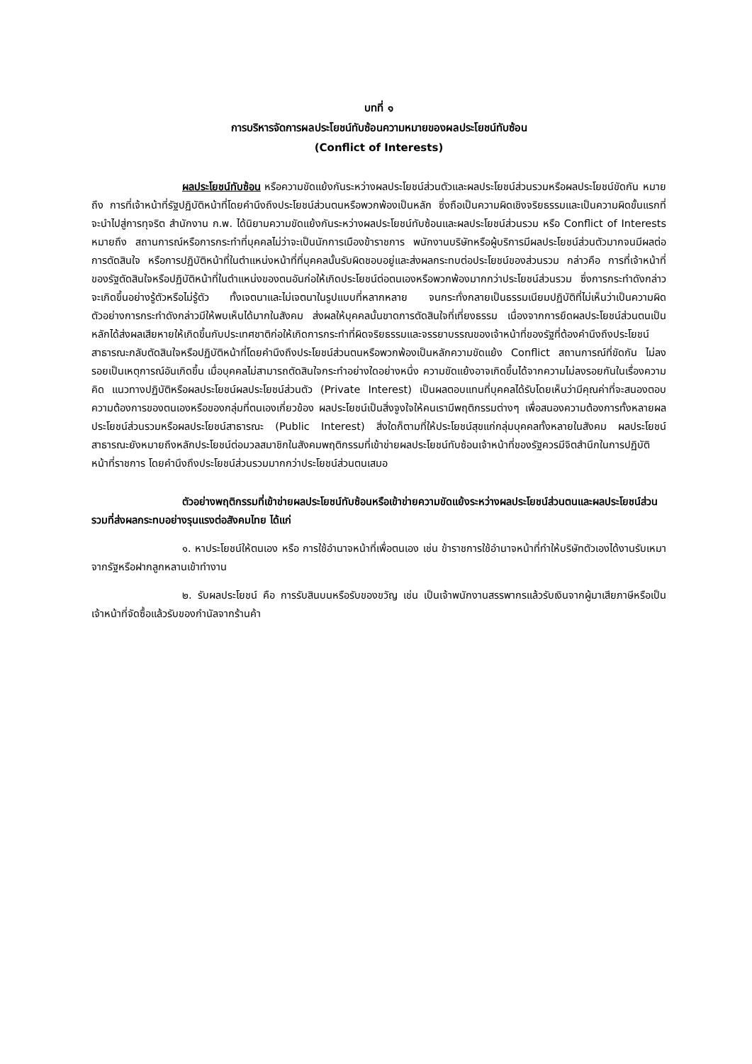บทที่ ๑
การบริหารจัดการผลประโยชน์ทับซ้อนความหมายของผลประโยชน์ทับซ้อน
(Conflict of Interests)
ผลประโยชน์ทับซ้อน หรือความขัดแย้งกันระหว่างผลประโยชน์ส่วนตัวและผลประโยชน์ส่วนรวมหรือผลประโยชน์ขัดกัน หมายถึง การที่เจ้าหน้าที่รัฐปฏิบัติหน้าที่โดยคำนึงถึงประโยชน์ส่วนตนหรือพวกพ้องเป็นหลัก ซึ่งถือเป็นความผิดเชิงจริยธรรมและเป็นความผิดขั้นแรกที่จะนำไปสู่การทุจริต สำนักงาน ก.พ. ได้นิยามความขัดแย้งกันระหว่างผลประโยชน์ทับซ้อนและผลประโยชน์ส่วนรวม หรือ Conflict of Interests หมายถึง สถานการณ์หรือการกระทำที่บุคคลไม่ว่าจะเป็นนักการเมืองข้าราชการ พนักงานบริษัทหรือผู้บริการมีผลประโยชน์ส่วนตัวมากจนมีผลต่อการตัดสินใจ หรือการปฏิบัติหน้าที่ในตำแหน่งหน้าที่ที่บุคคลนั้นรับผิดชอบอยู่และส่งผลกระทบต่อประโยชน์ของส่วนรวม กล่าวคือ การที่เจ้าหน้าที่ของรัฐตัดสินใจหรือปฏิบัติหน้าที่ในตำแหน่งของตนอันก่อให้เกิดประโยชน์ต่อตนเองหรือพวกพ้องมากกว่าประโยชน์ส่วนรวม ซึ่งการกระทำดังกล่าวจะเกิดขึ้นอย่างรู้ตัวหรือไม่รู้ตัว ทั้งเจตนาและไม่เจตนาในรูปแบบที่หลากหลาย จนกระทั่งกลายเป็นธรรมเนียมปฏิบัติที่ไม่เห็นว่าเป็นความผิด ตัวอย่างการกระทำดังกล่าวมีให้พบเห็นได้มากในสังคม ส่งผลให้บุคคลนั้นขาดการตัดสินใจที่เที่ยงธรรม เนื่องจากการยึดผลประโยชน์ส่วนตนเป็นหลักได้ส่งผลเสียหายให้เกิดขึ้นกับประเทศชาติก่อให้เกิดการกระทำที่ผิดจริยธรรมและจรรยาบรรณของเจ้าหน้าที่ของรัฐที่ต้องคำนึงถึงประโยชน์สาธารณะกลับตัดสินใจหรือปฏิบัติหน้าที่โดยคำนึงถึงประโยชน์ส่วนตนหรือพวกพ้องเป็นหลักความขัดแย้ง Conflict สถานการณ์ที่ขัดกัน ไม่ลงรอยเป็นเหตุการณ์อันเกิดขึ้น เมื่อบุคคลไม่สามารถตัดสินใจกระทำอย่างใดอย่างหนึ่ง ความขัดแย้งอาจเกิดขึ้นได้จากความไม่ลงรอยกันในเรื่องความคิด แนวทางปฏิบัติหรือผลประโยชน์ผลประโยชน์ส่วนตัว (Private Interest) เป็นผลตอบแทนที่บุคคลได้รับโดยเห็นว่ามีคุณค่าที่จะสนองตอบความต้องการของตนเองหรือของกลุ่มที่ตนเองเกี่ยวข้อง ผลประโยชน์เป็นสิ่งจูงใจให้คนเรามีพฤติกรรมต่างๆ เพื่อสนองความต้องการทั้งหลายผลประโยชน์ส่วนรวมหรือผลประโยชน์สาธารณะ (Public Interest) สิ่งใดก็ตามที่ให้ประโยชน์สุขแก่กลุ่มบุคคลทั้งหลายในสังคม ผลประโยชน์สาธารณะยังหมายถึงหลักประโยชน์ต่อมวลสมาชิกในสังคมพฤติกรรมที่เข้าข่ายผลประโยชน์ทับซ้อนเจ้าหน้าที่ของรัฐควรมีจิตสำนึกในการปฏิบัติหน้าที่ราชการ โดยคำนึงถึงประโยชน์ส่วนรวมมากกว่าประโยชน์ส่วนตนเสมอ
ตัวอย่างพฤติกรรมที่เข้าข่ายผลประโยชน์ทับซ้อนหรือเข้าข่ายความขัดแย้งระหว่างผลประโยชน์ส่วนตนและผลประโยชน์ส่วนรวมที่ส่งผลกระทบอย่างรุนแรงต่อสังคมไทย ได้แก่
๑. หาประโยชน์ให้ตนเอง หรือ การใช้อำนาจหน้าที่เพื่อตนเอง เช่น ข้าราชการใช้อำนาจหน้าที่ทำให้บริษัทตัวเองได้งานรับเหมาจากรัฐหรือฝากลูกหลานเข้าทำงาน
๒. รับผลประโยชน์ คือ การรับสินบนหรือรับของขวัญ เช่น เป็นเจ้าพนักงานสรรพากรแล้วรับเงินจากผู้มาเสียภาษีหรือเป็นเจ้าหน้าที่จัดซื้อแล้วรับของกำนัลจากร้านค้า